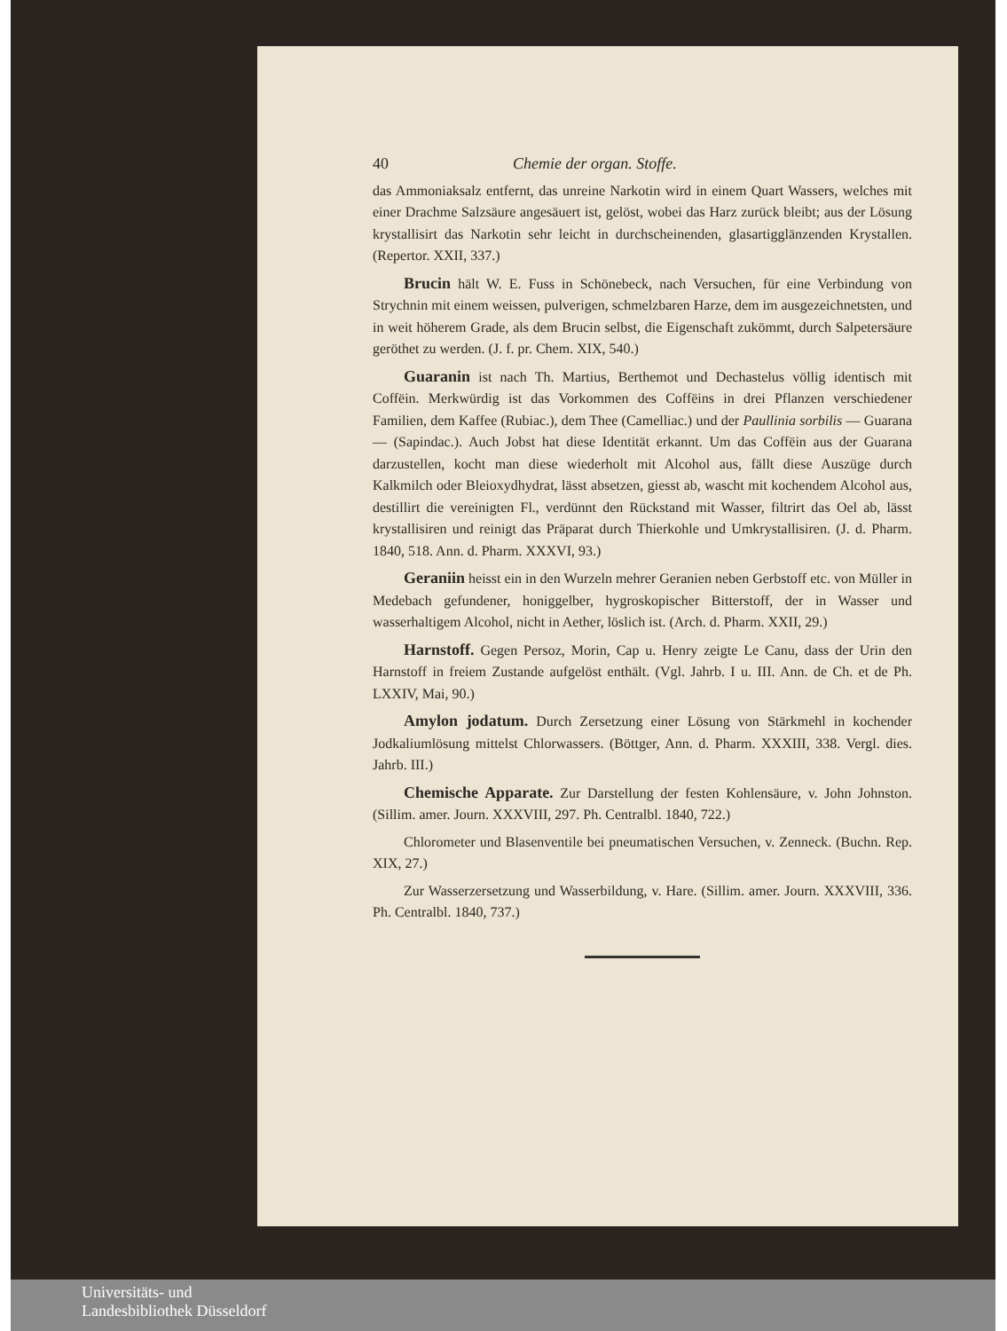40 Chemie der organ. Stoffe.
das Ammoniaksalz entfernt, das unreine Narkotin wird in einem Quart Wassers, welches mit einer Drachme Salzsäure angesäuert ist, gelöst, wobei das Harz zurück bleibt; aus der Lösung krystallisirt das Narkotin sehr leicht in durchscheinenden, glasartigglänzenden Krystallen. (Repertor. XXII, 337.)
Brucin hält W. E. Fuss in Schönebeck, nach Versuchen, für eine Verbindung von Strychnin mit einem weissen, pulverigen, schmelzbaren Harze, dem im ausgezeichnetsten, und in weit höherem Grade, als dem Brucin selbst, die Eigenschaft zukömmt, durch Salpetersäure geröthet zu werden. (J. f. pr. Chem. XIX, 540.)
Guaranin ist nach Th. Martius, Berthemot und Dechastelus völlig identisch mit Coffëin. Merkwürdig ist das Vorkommen des Coffëins in drei Pflanzen verschiedener Familien, dem Kaffee (Rubiac.), dem Thee (Camelliac.) und der Paullinia sorbilis — Guarana — (Sapindac.). Auch Jobst hat diese Identität erkannt. Um das Coffëin aus der Guarana darzustellen, kocht man diese wiederholt mit Alcohol aus, fällt diese Auszüge durch Kalkmilch oder Bleioxydhydrat, lässt absetzen, giesst ab, wascht mit kochendem Alcohol aus, destillirt die vereinigten Fl., verdünnt den Rückstand mit Wasser, filtrirt das Oel ab, lässt krystallisiren und reinigt das Präparat durch Thierkohle und Umkrystallisiren. (J. d. Pharm. 1840, 518. Ann. d. Pharm. XXXVI, 93.)
Geraniin heisst ein in den Wurzeln mehrer Geranien neben Gerbstoff etc. von Müller in Medebach gefundener, honiggelber, hygroskopischer Bitterstoff, der in Wasser und wasserhaltigem Alcohol, nicht in Aether, löslich ist. (Arch. d. Pharm. XXII, 29.)
Harnstoff. Gegen Persoz, Morin, Cap u. Henry zeigte Le Canu, dass der Urin den Harnstoff in freiem Zustande aufgelöst enthält. (Vgl. Jahrb. I u. III. Ann. de Ch. et de Ph. LXXIV, Mai, 90.)
Amylon jodatum. Durch Zersetzung einer Lösung von Stärkmehl in kochender Jodkaliumlösung mittelst Chlorwassers. (Böttger, Ann. d. Pharm. XXXIII, 338. Vergl. dies. Jahrb. III.)
Chemische Apparate. Zur Darstellung der festen Kohlensäure, v. John Johnston. (Sillim. amer. Journ. XXXVIII, 297. Ph. Centralbl. 1840, 722.)
Chlorometer und Blasenventile bei pneumatischen Versuchen, v. Zenneck. (Buchn. Rep. XIX, 27.)
Zur Wasserzersetzung und Wasserbildung, v. Hare. (Sillim. amer. Journ. XXXVIII, 336. Ph. Centralbl. 1840, 737.)
Universitäts- und
Landesbibliothek Düsseldorf